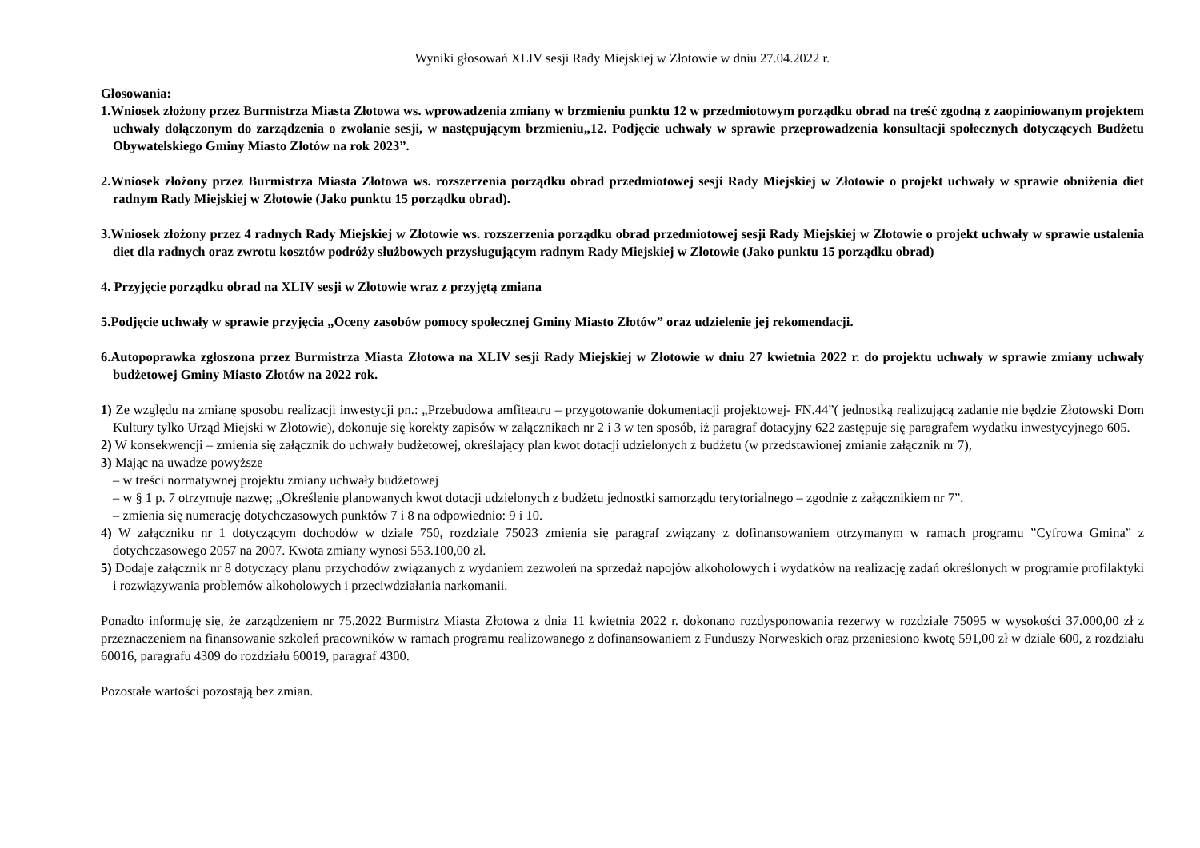Wyniki głosowań XLIV sesji Rady Miejskiej w Złotowie w dniu 27.04.2022 r.
Głosowania:
1.Wniosek złożony przez Burmistrza Miasta Złotowa ws. wprowadzenia zmiany w brzmieniu punktu 12 w przedmiotowym porządku obrad na treść zgodną z zaopiniowanym projektem uchwały dołączonym do zarządzenia o zwołanie sesji, w następującym brzmieniu„12. Podjęcie uchwały w sprawie przeprowadzenia konsultacji społecznych dotyczących Budżetu Obywatelskiego Gminy Miasto Złotów na rok 2023”.
2.Wniosek złożony przez Burmistrza Miasta Złotowa ws. rozszerzenia porządku obrad przedmiotowej sesji Rady Miejskiej w Złotowie o projekt uchwały w sprawie obniżenia diet radnym Rady Miejskiej w Złotowie (Jako punktu 15 porządku obrad).
3.Wniosek złożony przez 4 radnych Rady Miejskiej w Złotowie ws. rozszerzenia porządku obrad przedmiotowej sesji Rady Miejskiej w Złotowie o projekt uchwały w sprawie ustalenia diet dla radnych oraz zwrotu kosztów podróży służbowych przysługującym radnym Rady Miejskiej w Złotowie (Jako punktu 15 porządku obrad)
4. Przyjęcie porządku obrad na XLIV sesji w Złotowie wraz z przyjętą zmiana
5.Podjęcie uchwały w sprawie przyjęcia „Oceny zasobów pomocy społecznej Gminy Miasto Złotów” oraz udzielenie jej rekomendacji.
6.Autopoprawka zgłoszona przez Burmistrza Miasta Złotowa na XLIV sesji Rady Miejskiej w Złotowie w dniu 27 kwietnia 2022 r. do projektu uchwały w sprawie zmiany uchwały budżetowej Gminy Miasto Złotów na 2022 rok.
1) Ze względu na zmianę sposobu realizacji inwestycji pn.: „Przebudowa amfiteatru – przygotowanie dokumentacji projektowej- FN.44”( jednostką realizującą zadanie nie będzie Złotowski Dom Kultury tylko Urząd Miejski w Złotowie), dokonuje się korekty zapisów w załącznikach nr 2 i 3 w ten sposób, iż paragraf dotacyjny 622 zastępuje się paragrafem wydatku inwestycyjnego 605.
2) W konsekwencji – zmienia się załącznik do uchwały budżetowej, określający plan kwot dotacji udzielonych z budżetu (w przedstawionej zmianie załącznik nr 7),
3) Mając na uwadze powyższe
– w treści normatywnej projektu zmiany uchwały budżetowej
– w § 1 p. 7 otrzymuje nazwę; „Określenie planowanych kwot dotacji udzielonych z budżetu jednostki samorządu terytorialnego – zgodnie z załącznikiem nr 7”.
– zmienia się numerację dotychczasowych punktów 7 i 8 na odpowiednio: 9 i 10.
4) W załączniku nr 1 dotyczącym dochodów w dziale 750, rozdziale 75023 zmienia się paragraf związany z dofinansowaniem otrzymanym w ramach programu ”Cyfrowa Gmina” z dotychczasowego 2057 na 2007. Kwota zmiany wynosi 553.100,00 zł.
5) Dodaje załącznik nr 8 dotyczący planu przychodów związanych z wydaniem zezwoleń na sprzedaż napojów alkoholowych i wydatków na realizację zadań określonych w programie profilaktyki i rozwiązywania problemów alkoholowych i przeciwdziałania narkomanii.
Ponadto informuję się, że zarządzeniem nr 75.2022 Burmistrz Miasta Złotowa z dnia 11 kwietnia 2022 r. dokonano rozdysponowania rezerwy w rozdziale 75095 w wysokości 37.000,00 zł z przeznaczeniem na finansowanie szkoleń pracowników w ramach programu realizowanego z dofinansowaniem z Funduszy Norweskich oraz przeniesiono kwotę 591,00 zł w dziale 600, z rozdziału 60016, paragrafu 4309 do rozdziału 60019, paragraf 4300.
Pozostałe wartości pozostają bez zmian.